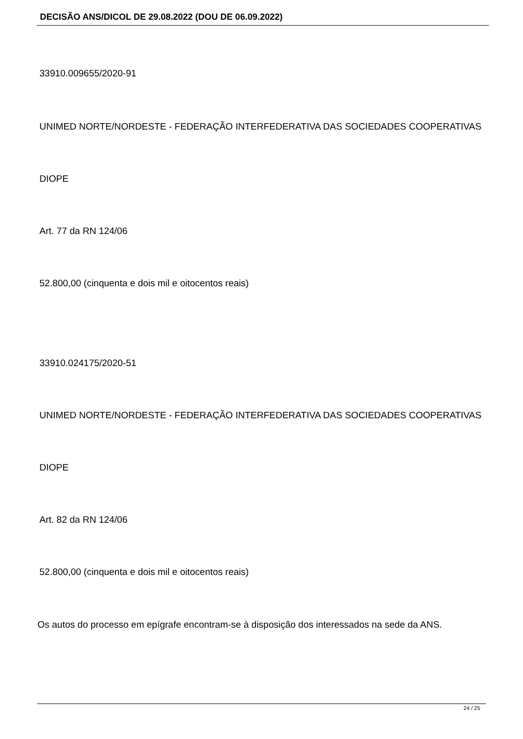DECISÃO ANS/DICOL DE 29.08.2022 (DOU DE 06.09.2022)
33910.009655/2020-91
UNIMED NORTE/NORDESTE - FEDERAÇÃO INTERFEDERATIVA DAS SOCIEDADES COOPERATIVAS
DIOPE
Art. 77 da RN 124/06
52.800,00 (cinquenta e dois mil e oitocentos reais)
33910.024175/2020-51
UNIMED NORTE/NORDESTE - FEDERAÇÃO INTERFEDERATIVA DAS SOCIEDADES COOPERATIVAS
DIOPE
Art. 82 da RN 124/06
52.800,00 (cinquenta e dois mil e oitocentos reais)
Os autos do processo em epígrafe encontram-se à disposição dos interessados na sede da ANS.
24 / 25